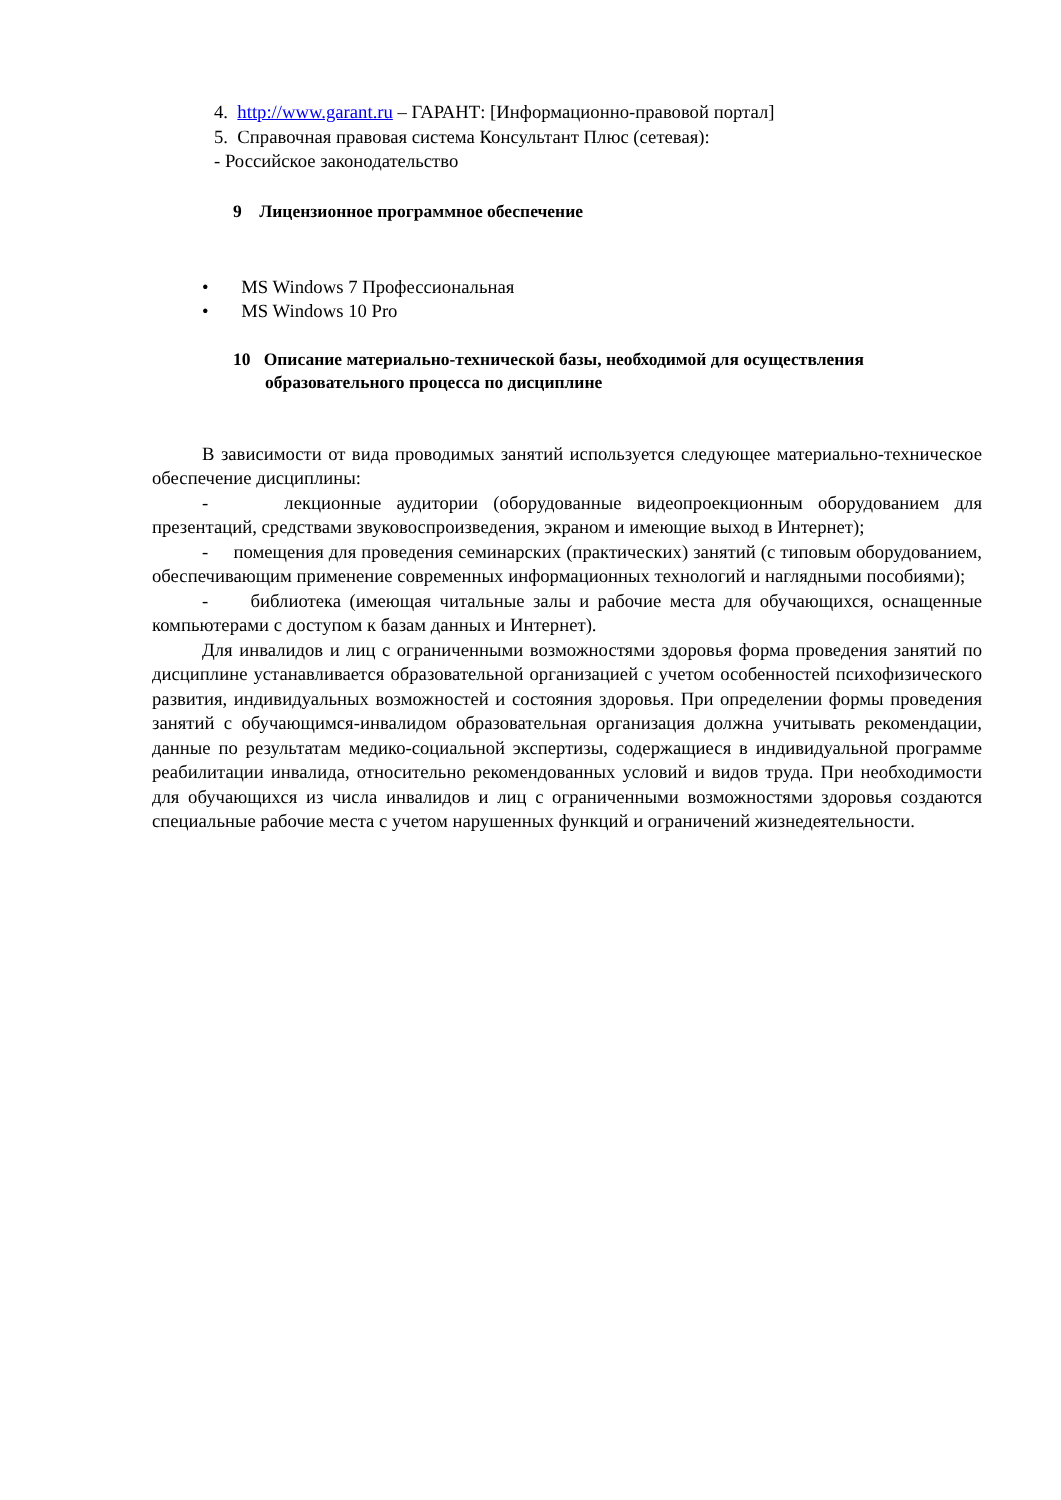4. http://www.garant.ru – ГАРАНТ: [Информационно-правовой портал]
5. Справочная правовая система Консультант Плюс (сетевая):
- Российское законодательство
9 Лицензионное программное обеспечение
• MS Windows 7 Профессиональная
• MS Windows 10 Pro
10 Описание материально-технической базы, необходимой для осуществления образовательного процесса по дисциплине
В зависимости от вида проводимых занятий используется следующее материально-техническое обеспечение дисциплины:
- лекционные аудитории (оборудованные видеопроекционным оборудованием для презентаций, средствами звуковоспроизведения, экраном и имеющие выход в Интернет);
- помещения для проведения семинарских (практических) занятий (с типовым оборудованием, обеспечивающим применение современных информационных технологий и наглядными пособиями);
- библиотека (имеющая читальные залы и рабочие места для обучающихся, оснащенные компьютерами с доступом к базам данных и Интернет).
Для инвалидов и лиц с ограниченными возможностями здоровья форма проведения занятий по дисциплине устанавливается образовательной организацией с учетом особенностей психофизического развития, индивидуальных возможностей и состояния здоровья. При определении формы проведения занятий с обучающимся-инвалидом образовательная организация должна учитывать рекомендации, данные по результатам медико-социальной экспертизы, содержащиеся в индивидуальной программе реабилитации инвалида, относительно рекомендованных условий и видов труда. При необходимости для обучающихся из числа инвалидов и лиц с ограниченными возможностями здоровья создаются специальные рабочие места с учетом нарушенных функций и ограничений жизнедеятельности.